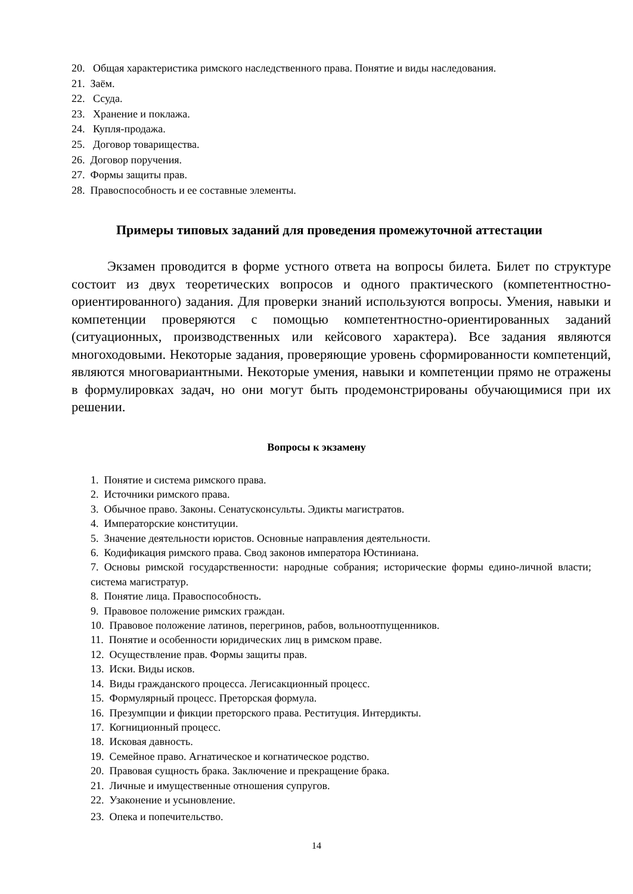20. Общая характеристика римского наследственного права. Понятие и виды наследования.
21. Заём.
22. Ссуда.
23. Хранение и поклажа.
24. Купля-продажа.
25. Договор товарищества.
26. Договор поручения.
27. Формы защиты прав.
28. Правоспособность и ее составные элементы.
Примеры типовых заданий для проведения промежуточной аттестации
Экзамен проводится в форме устного ответа на вопросы билета. Билет по структуре состоит из двух теоретических вопросов и одного практического (компетентностно-ориентированного) задания. Для проверки знаний используются вопросы. Умения, навыки и компетенции проверяются с помощью компетентностно-ориентированных заданий (ситуационных, производственных или кейсового характера). Все задания являются многоходовыми. Некоторые задания, проверяющие уровень сформированности компетенций, являются многовариантными. Некоторые умения, навыки и компетенции прямо не отражены в формулировках задач, но они могут быть продемонстрированы обучающимися при их решении.
Вопросы к экзамену
1. Понятие и система римского права.
2. Источники римского права.
3. Обычное право. Законы. Сенатусконсульты. Эдикты магистратов.
4. Императорские конституции.
5. Значение деятельности юристов. Основные направления деятельности.
6. Кодификация римского права. Свод законов императора Юстиниана.
7. Основы римской государственности: народные собрания; исторические формы едино-личной власти; система магистратур.
8. Понятие лица. Правоспособность.
9. Правовое положение римских граждан.
10. Правовое положение латинов, перегринов, рабов, вольноотпущенников.
11. Понятие и особенности юридических лиц в римском праве.
12. Осуществление прав. Формы защиты прав.
13. Иски. Виды исков.
14. Виды гражданского процесса. Легисакционный процесс.
15. Формулярный процесс. Преторская формула.
16. Презумпции и фикции преторского права. Реституция. Интердикты.
17. Когниционный процесс.
18. Исковая давность.
19. Семейное право. Агнатическое и когнатическое родство.
20. Правовая сущность брака. Заключение и прекращение брака.
21. Личные и имущественные отношения супругов.
22. Узаконение и усыновление.
23. Опека и попечительство.
14